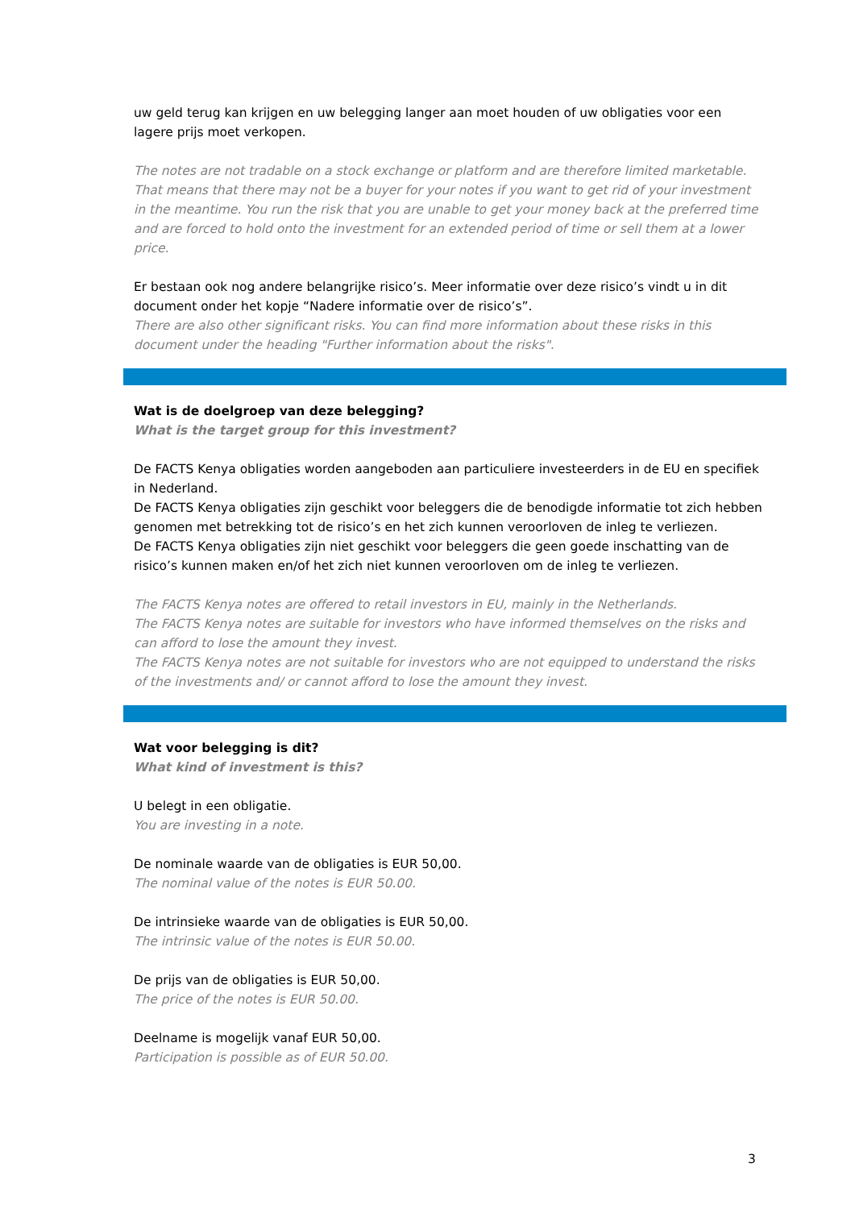uw geld terug kan krijgen en uw belegging langer aan moet houden of uw obligaties voor een lagere prijs moet verkopen.
The notes are not tradable on a stock exchange or platform and are therefore limited marketable. That means that there may not be a buyer for your notes if you want to get rid of your investment in the meantime. You run the risk that you are unable to get your money back at the preferred time and are forced to hold onto the investment for an extended period of time or sell them at a lower price.
Er bestaan ook nog andere belangrijke risico’s. Meer informatie over deze risico’s vindt u in dit document onder het kopje “Nadere informatie over de risico’s”.
There are also other significant risks. You can find more information about these risks in this document under the heading "Further information about the risks".
Wat is de doelgroep van deze belegging?
What is the target group for this investment?
De FACTS Kenya obligaties worden aangeboden aan particuliere investeerders in de EU en specifiek in Nederland.
De FACTS Kenya obligaties zijn geschikt voor beleggers die de benodigde informatie tot zich hebben genomen met betrekking tot de risico’s en het zich kunnen veroorloven de inleg te verliezen.
De FACTS Kenya obligaties zijn niet geschikt voor beleggers die geen goede inschatting van de risico’s kunnen maken en/of het zich niet kunnen veroorloven om de inleg te verliezen.
The FACTS Kenya notes are offered to retail investors in EU, mainly in the Netherlands.
The FACTS Kenya notes are suitable for investors who have informed themselves on the risks and can afford to lose the amount they invest.
The FACTS Kenya notes are not suitable for investors who are not equipped to understand the risks of the investments and/ or cannot afford to lose the amount they invest.
Wat voor belegging is dit?
What kind of investment is this?
U belegt in een obligatie.
You are investing in a note.
De nominale waarde van de obligaties is EUR 50,00.
The nominal value of the notes is EUR 50.00.
De intrinsieke waarde van de obligaties is EUR 50,00.
The intrinsic value of the notes is EUR 50.00.
De prijs van de obligaties is EUR 50,00.
The price of the notes is EUR 50.00.
Deelname is mogelijk vanaf EUR 50,00.
Participation is possible as of EUR 50.00.
3